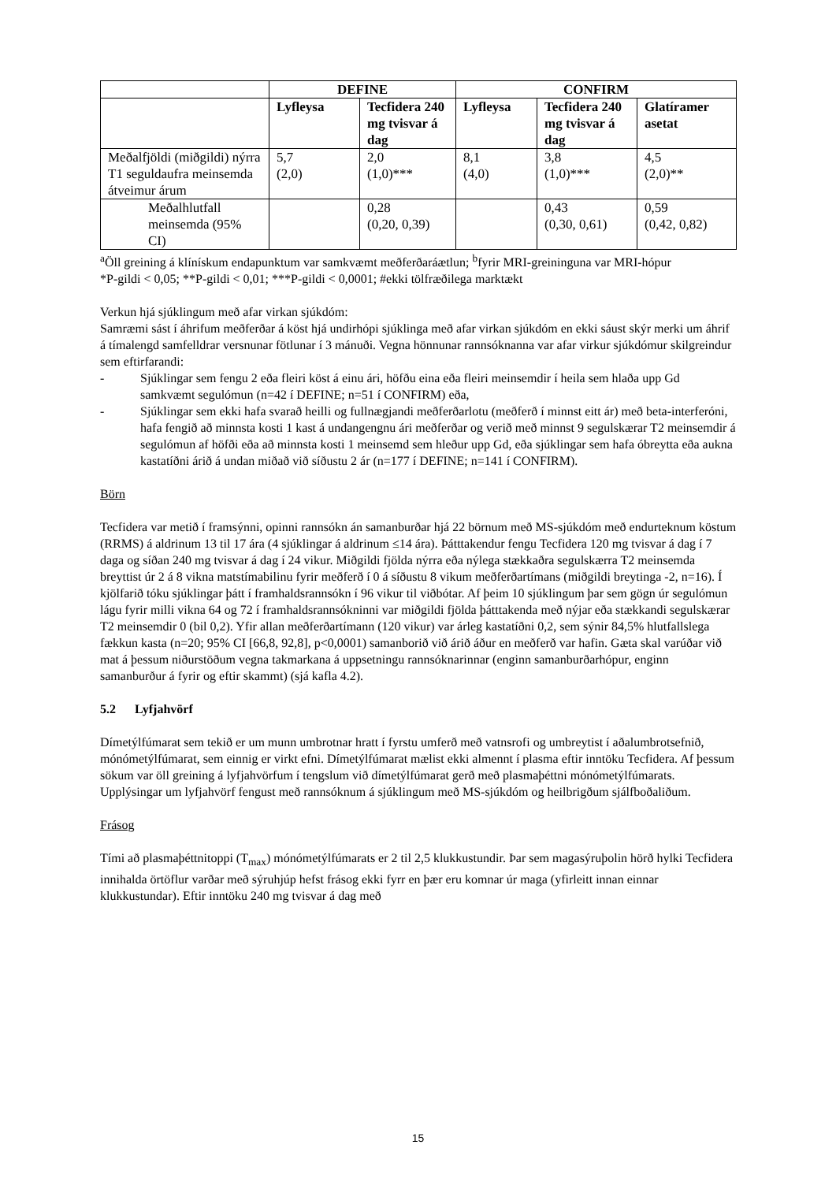| | DEFINE | | CONFIRM | | |
| --- | --- | --- | --- | --- | --- |
| | Lyfleysa | Tecfidera 240 mg tvisvar á dag | Lyfleysa | Tecfidera 240 mg tvisvar á dag | Glatíramer asetat |
| Meðalfjöldi (miðgildi) nýrra T1 seguldaufra meinsemda átveimur árum | 5,7 (2,0) | 2,0 (1,0)*** | 8,1 (4,0) | 3,8 (1,0)*** | 4,5 (2,0)** |
| Meðalhlutfall meinsemda (95% CI) | | 0,28 (0,20, 0,39) | | 0,43 (0,30, 0,61) | 0,59 (0,42, 0,82) |
<sup>a</sup> Öll greining á klínískum endapunktum var samkvæmt meðferðaráætlun; <sup>b</sup>fyrir MRI-greininguna var MRI-hópur
*P-gildi < 0,05; **P-gildi < 0,01; ***P-gildi < 0,0001; #ekki tölfræðilega marktækt
Verkun hjá sjúklingum með afar virkan sjúkdóm:
Samræmi sást í áhrifum meðferðar á köst hjá undirhópi sjúklinga með afar virkan sjúkdóm en ekki sáust skýr merki um áhrif á tímalengd samfelldrar versnunar fötlunar í 3 mánuði. Vegna hönnunar rannsóknanna var afar virkur sjúkdómur skilgreindur sem eftirfarandi:
- Sjúklingar sem fengu 2 eða fleiri köst á einu ári, höfðu eina eða fleiri meinsemdir í heila sem hlaða upp Gd samkvæmt segulómun (n=42 í DEFINE; n=51 í CONFIRM) eða,
- Sjúklingar sem ekki hafa svarað heilli og fullnægjandi meðferðarlotu (meðferð í minnst eitt ár) með beta-interferóni, hafa fengið að minnsta kosti 1 kast á undangengnu ári meðferðar og verið með minnst 9 segulskærar T2 meinsemdir á segulómun af höfði eða að minnsta kosti 1 meinsemd sem hleður upp Gd, eða sjúklingar sem hafa óbreytta eða aukna kastatíðni árið á undan miðað við síðustu 2 ár (n=177 í DEFINE; n=141 í CONFIRM).
Börn
Tecfidera var metið í framsýnni, opinni rannsókn án samanburðar hjá 22 börnum með MS-sjúkdóm með endurteknum köstum (RRMS) á aldrinum 13 til 17 ára (4 sjúklingar á aldrinum ≤14 ára). Þátttakendur fengu Tecfidera 120 mg tvisvar á dag í 7 daga og síðan 240 mg tvisvar á dag í 24 vikur. Miðgildi fjölda nýrra eða nýlega stækkaðra segulskærra T2 meinsemda breyttist úr 2 á 8 vikna matstímabilinu fyrir meðferð í 0 á síðustu 8 vikum meðferðartímans (miðgildi breytinga -2, n=16). Í kjölfarið tóku sjúklingar þátt í framhaldsrannsókn í 96 vikur til viðbótar. Af þeim 10 sjúklingum þar sem gögn úr segulómun lágu fyrir milli vikna 64 og 72 í framhaldsrannsókninni var miðgildi fjölda þátttakenda með nýjar eða stækkandi segulskærar T2 meinsemdir 0 (bil 0,2). Yfir allan meðferðartímann (120 vikur) var árleg kastatíðni 0,2, sem sýnir 84,5% hlutfallslega fækkun kasta (n=20; 95% CI [66,8, 92,8], p<0,0001) samanborið við árið áður en meðferð var hafin. Gæta skal varúðar við mat á þessum niðurstöðum vegna takmarkana á uppsetningu rannsóknarinnar (enginn samanburðarhópur, enginn samanburður á fyrir og eftir skammt) (sjá kafla 4.2).
5.2 Lyfjahvörf
Dímetýlfúmarat sem tekið er um munn umbrotnar hratt í fyrstu umferð með vatnsrofi og umbreytist í aðalumbrotsefnið, mónómetýlfúmarat, sem einnig er virkt efni. Dímetýlfúmarat mælist ekki almennt í plasma eftir inntöku Tecfidera. Af þessum sökum var öll greining á lyfjahvörfum í tengslum við dímetýlfúmarat gerð með plasmaþéttni mónómetýlfúmarats. Upplýsingar um lyfjahvörf fengust með rannsóknum á sjúklingum með MS-sjúkdóm og heilbrigðum sjálfboðaliðum.
Frásog
Tími að plasmaþéttnitoppi (T<sub>max</sub>) mónómetýlfúmarats er 2 til 2,5 klukkustundir. Þar sem magasýruþolin hörð hylki Tecfidera innihalda örtöflur varðar með sýruhjúp hefst frásog ekki fyrr en þær eru komnar úr maga (yfirleitt innan einnar klukkustundar). Eftir inntöku 240 mg tvisvar á dag með
15